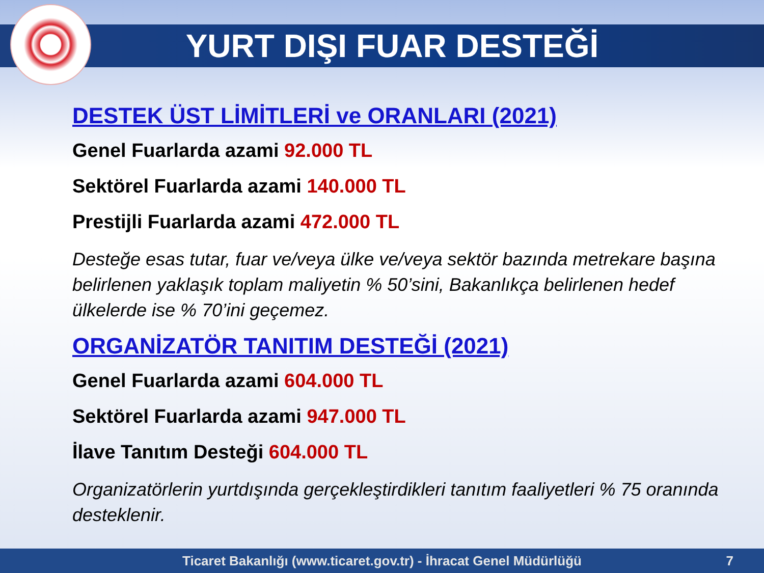YURT DIŞI FUAR DESTEĞİ
DESTEK ÜST LİMİTLERİ ve ORANLARI (2021)
Genel Fuarlarda azami 92.000 TL
Sektörel Fuarlarda azami 140.000 TL
Prestijli Fuarlarda azami 472.000 TL
Desteğe esas tutar, fuar ve/veya ülke ve/veya sektör bazında metrekare başına belirlenen yaklaşık toplam maliyetin % 50’sini, Bakanlıkça belirlenen hedef ülkelerde ise % 70’ini geçemez.
ORGANİZATÖR TANITIM DESTEĞİ (2021)
Genel Fuarlarda azami 604.000 TL
Sektörel Fuarlarda azami 947.000 TL
İlave Tanıtım Desteği 604.000 TL
Organizatörlerin yurtdışında gerçekleştirdikleri tanıtım faaliyetleri % 75 oranında desteklenir.
Ticaret Bakanlığı (www.ticaret.gov.tr) - İhracat Genel Müdürlüğü 7